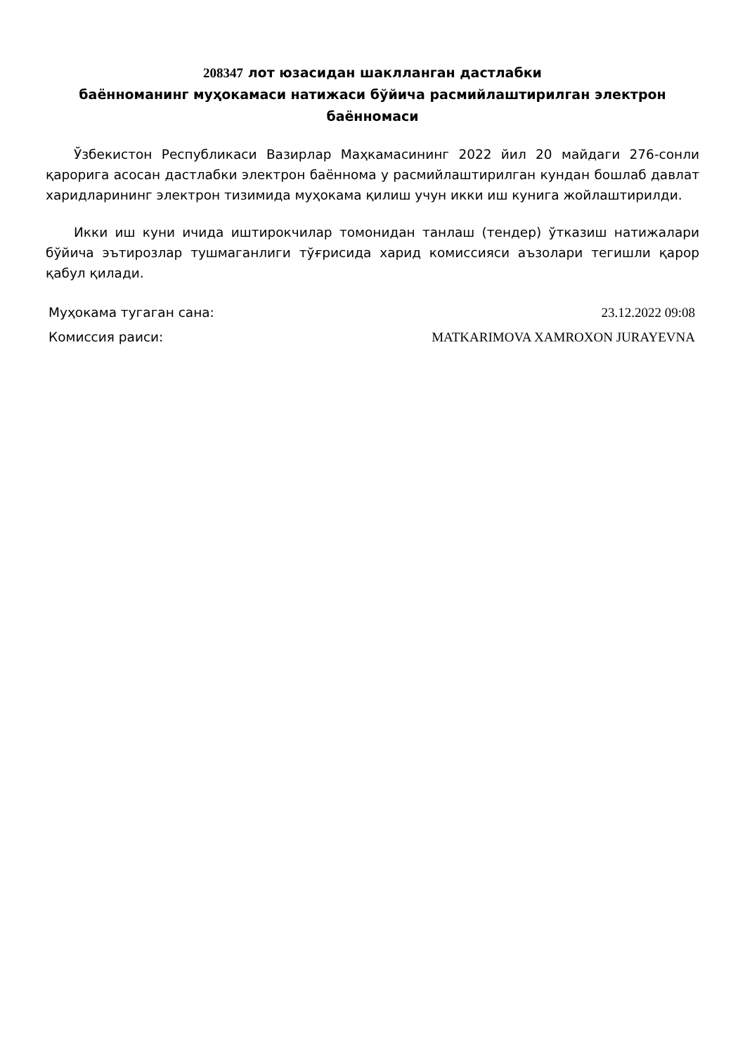208347 лот юзасидан шаклланган дастлабки
баённоманинг муҳокамаси натижаси бўйича расмийлаштирилган электрон
баённомаси
Ўзбекистон Республикаси Вазирлар Маҳкамасининг 2022 йил 20 майдаги 276-сонли қарорига асосан дастлабки электрон баённома у расмийлаштирилган кундан бошлаб давлат харидларининг электрон тизимида муҳокама қилиш учун икки иш кунига жойлаштирилди.
Икки иш куни ичида иштирокчилар томонидан танлаш (тендер) ўтказиш натижалари бўйича эътирозлар тушмаганлиги тўғрисида харид комиссияси аъзолари тегишли қарор қабул қилади.
| Муҳокама тугаган сана: | 23.12.2022 09:08 |
| Комиссия раиси: | MATKARIMOVA XAMROXON JURAYEVNA |